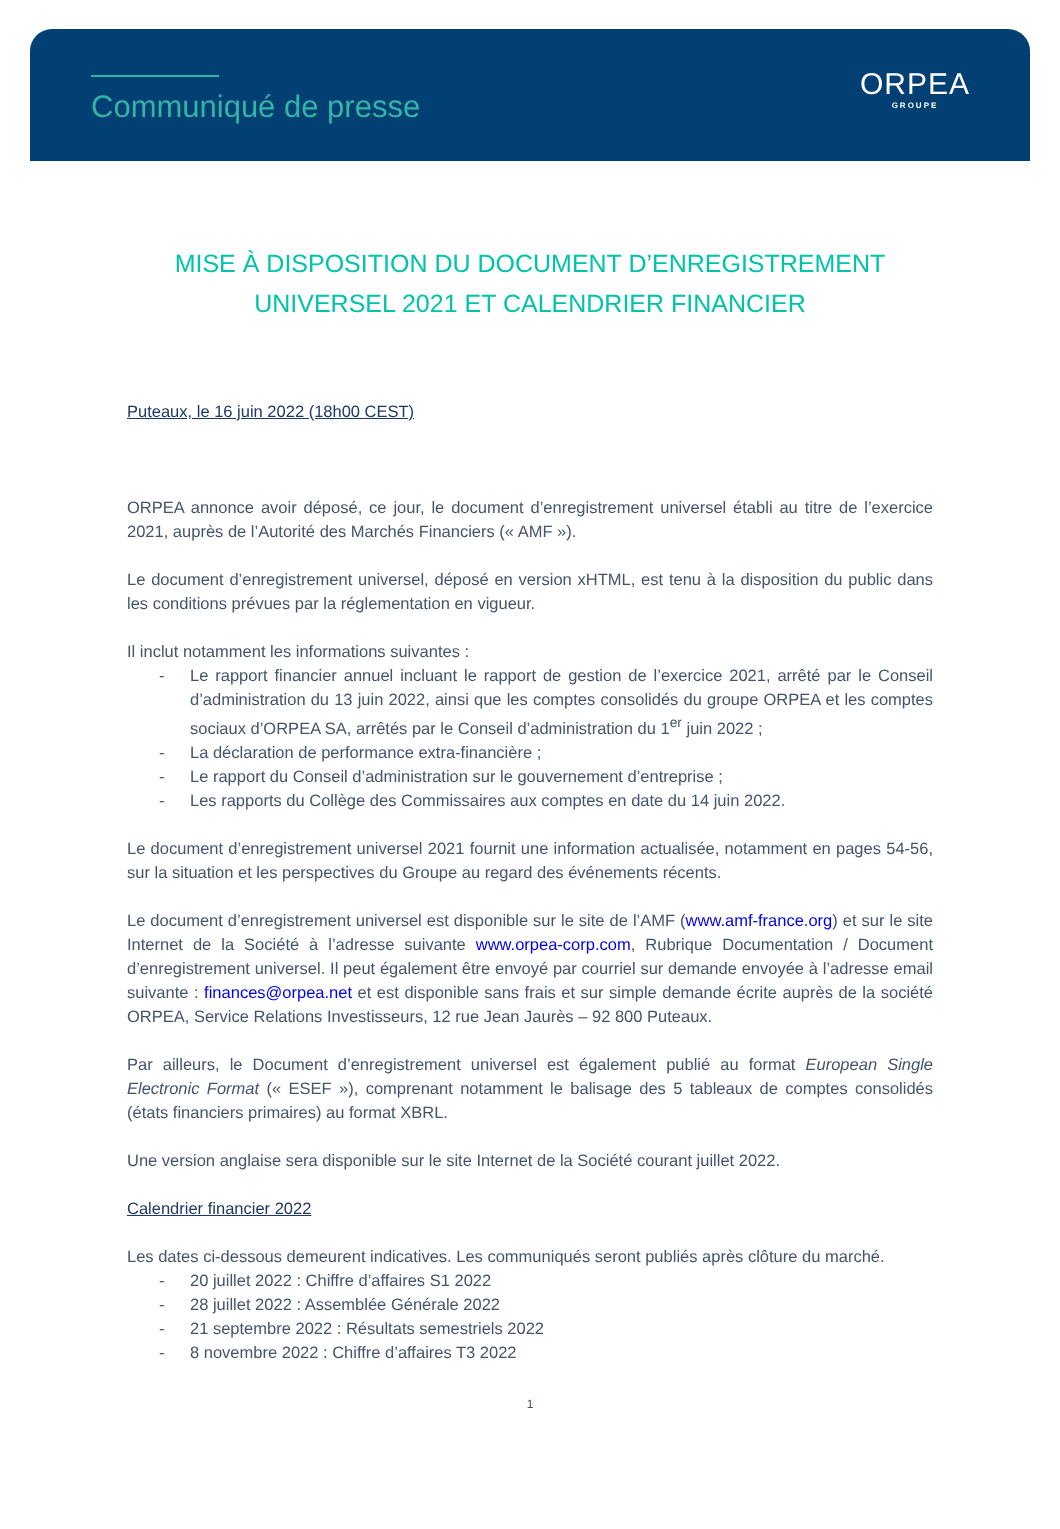Communiqué de presse
ORPEA
GROUPE
MISE À DISPOSITION DU DOCUMENT D’ENREGISTREMENT UNIVERSEL 2021 ET CALENDRIER FINANCIER
Puteaux, le 16 juin 2022 (18h00 CEST)
ORPEA annonce avoir déposé, ce jour, le document d’enregistrement universel établi au titre de l’exercice 2021, auprès de l’Autorité des Marchés Financiers (« AMF »).
Le document d’enregistrement universel, déposé en version xHTML, est tenu à la disposition du public dans les conditions prévues par la réglementation en vigueur.
Il inclut notamment les informations suivantes :
- Le rapport financier annuel incluant le rapport de gestion de l’exercice 2021, arrêté par le Conseil d’administration du 13 juin 2022, ainsi que les comptes consolidés du groupe ORPEA et les comptes sociaux d’ORPEA SA, arrêtés par le Conseil d’administration du 1<sup>er</sup> juin 2022 ;
- La déclaration de performance extra-financière ;
- Le rapport du Conseil d’administration sur le gouvernement d’entreprise ;
- Les rapports du Collège des Commissaires aux comptes en date du 14 juin 2022.
Le document d’enregistrement universel 2021 fournit une information actualisée, notamment en pages 54-56, sur la situation et les perspectives du Groupe au regard des événements récents.
Le document d’enregistrement universel est disponible sur le site de l’AMF (www.amf-france.org) et sur le site Internet de la Société à l’adresse suivante www.orpea-corp.com, Rubrique Documentation / Document d’enregistrement universel. Il peut également être envoyé par courriel sur demande envoyée à l’adresse email suivante : finances@orpea.net et est disponible sans frais et sur simple demande écrite auprès de la société ORPEA, Service Relations Investisseurs, 12 rue Jean Jaurès – 92 800 Puteaux.
Par ailleurs, le Document d’enregistrement universel est également publié au format European Single Electronic Format (« ESEF »), comprenant notamment le balisage des 5 tableaux de comptes consolidés (états financiers primaires) au format XBRL.
Une version anglaise sera disponible sur le site Internet de la Société courant juillet 2022.
Calendrier financier 2022
Les dates ci-dessous demeurent indicatives. Les communiqués seront publiés après clôture du marché.
- 20 juillet 2022 : Chiffre d’affaires S1 2022
- 28 juillet 2022 : Assemblée Générale 2022
- 21 septembre 2022 : Résultats semestriels 2022
- 8 novembre 2022 : Chiffre d’affaires T3 2022
1